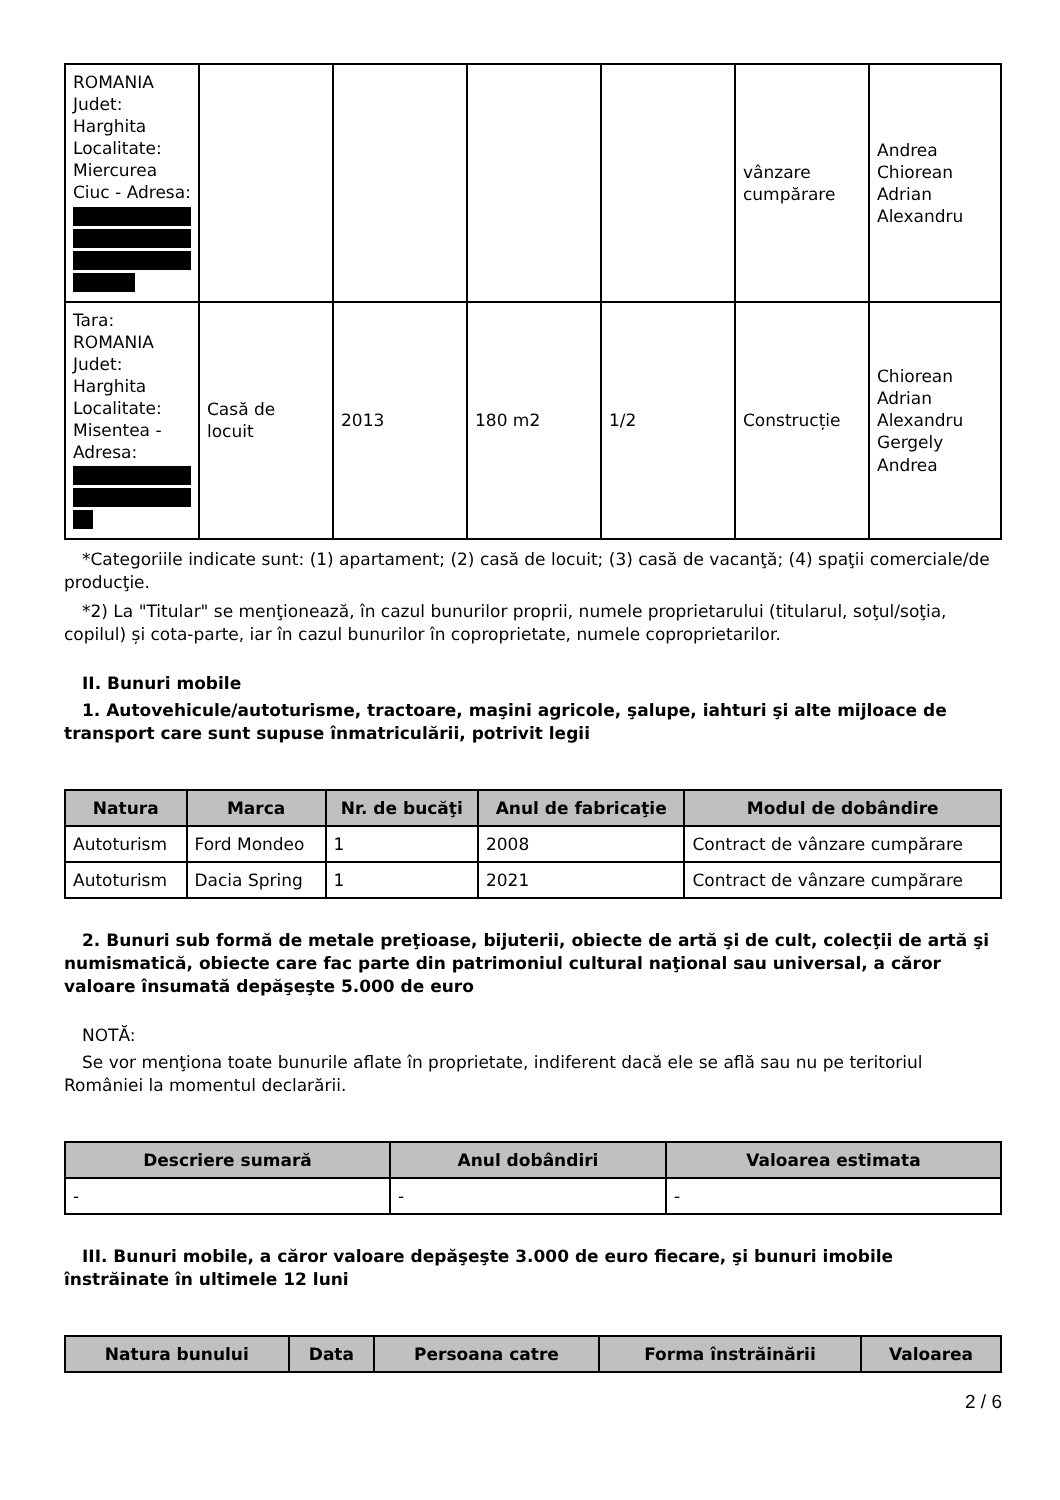| ROMANIA Judet: Harghita Localitate: Miercurea Ciuc - Adresa: | | | | | vânzare cumpărare | Andrea Chiorean Adrian Alexandru |
| Tara: ROMANIA Judet: Harghita Localitate: Misentea - Adresa: | Casă de locuit | 2013 | 180 m2 | 1/2 | Construcție | Chiorean Adrian Alexandru Gergely Andrea |
*Categoriile indicate sunt: (1) apartament; (2) casă de locuit; (3) casă de vacanţă; (4) spaţii comerciale/de producţie.
*2) La "Titular" se menţionează, în cazul bunurilor proprii, numele proprietarului (titularul, soţul/soţia, copilul) și cota-parte, iar în cazul bunurilor în coproprietate, numele coproprietarilor.
II. Bunuri mobile
1. Autovehicule/autoturisme, tractoare, maşini agricole, şalupe, iahturi şi alte mijloace de transport care sunt supuse înmatriculării, potrivit legii
| Natura | Marca | Nr. de bucăţi | Anul de fabricaţie | Modul de dobândire |
| --- | --- | --- | --- | --- |
| Autoturism | Ford Mondeo | 1 | 2008 | Contract de vânzare cumpărare |
| Autoturism | Dacia Spring | 1 | 2021 | Contract de vânzare cumpărare |
2. Bunuri sub formă de metale preţioase, bijuterii, obiecte de artă şi de cult, colecţii de artă şi numismatică, obiecte care fac parte din patrimoniul cultural naţional sau universal, a căror valoare însumată depăşeşte 5.000 de euro
NOTĂ:
Se vor menţiona toate bunurile aflate în proprietate, indiferent dacă ele se află sau nu pe teritoriul României la momentul declarării.
| Descriere sumară | Anul dobândiri | Valoarea estimata |
| --- | --- | --- |
| - | - | - |
III. Bunuri mobile, a căror valoare depăşeşte 3.000 de euro fiecare, şi bunuri imobile înstrăinate în ultimele 12 luni
| Natura bunului | Data | Persoana catre | Forma înstrăinării | Valoarea |
| --- | --- | --- | --- | --- |
2 / 6